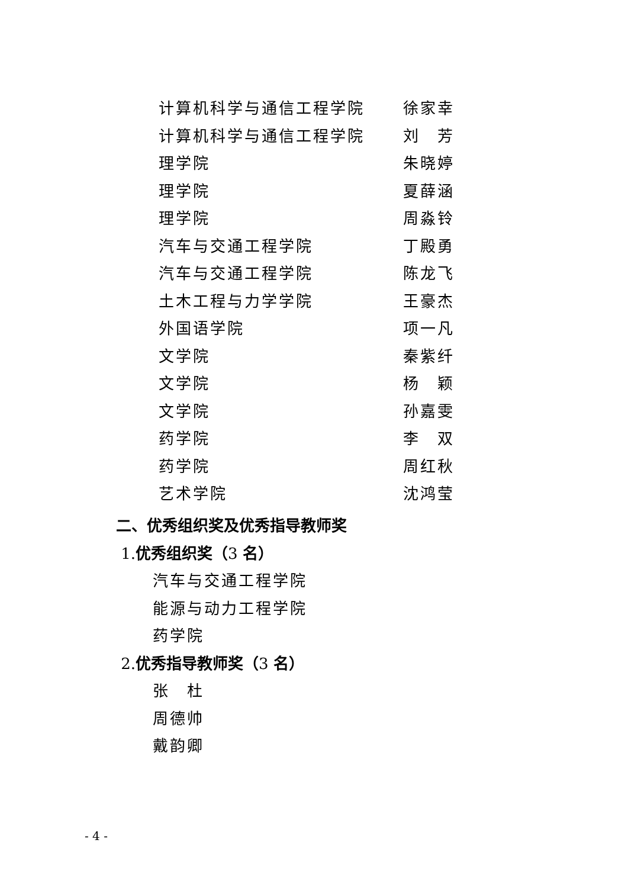计算机科学与通信工程学院 徐家幸
计算机科学与通信工程学院 刘　芳
理学院 朱晓婷
理学院 夏薛涵
理学院 周淼铃
汽车与交通工程学院 丁殿勇
汽车与交通工程学院 陈龙飞
土木工程与力学学院 王豪杰
外国语学院 项一凡
文学院 秦紫纤
文学院 杨　颖
文学院 孙嘉雯
药学院 李　双
药学院 周红秋
艺术学院 沈鸿莹
二、优秀组织奖及优秀指导教师奖
1.优秀组织奖（3 名）
汽车与交通工程学院
能源与动力工程学院
药学院
2.优秀指导教师奖（3 名）
张　杜
周德帅
戴韵卿
- 4 -